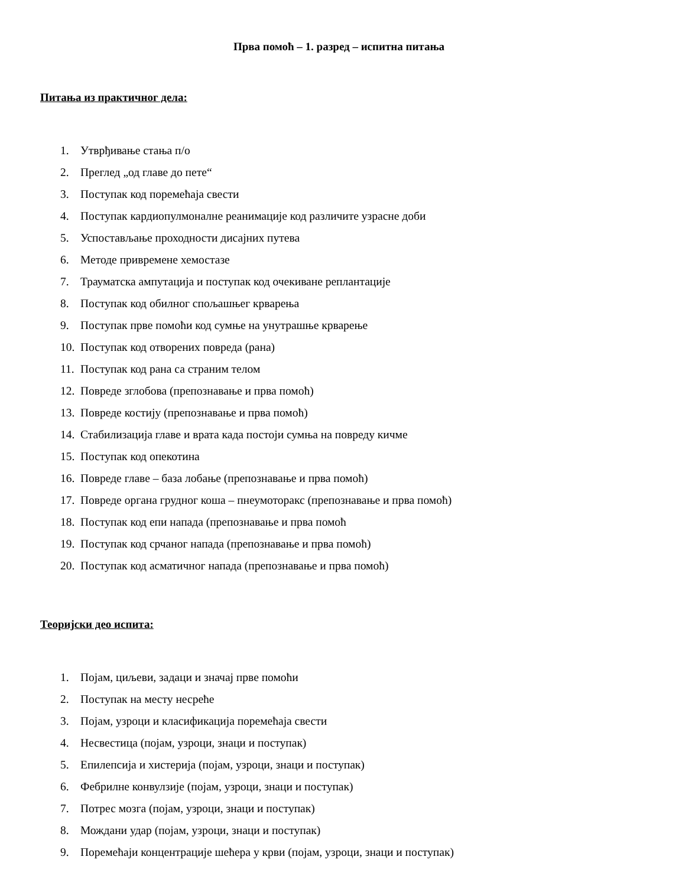Прва помоћ – 1. разред – испитна питања
Питања из практичног дела:
1. Утврђивање стања п/о
2. Преглед „од главе до пете“
3. Поступак код поремећаја свести
4. Поступак кардиопулмоналне реанимације код различите узрасне доби
5. Успостављање проходности дисајних путева
6. Методе привремене хемостазе
7. Трауматска ампутација и поступак код очекиване реплантације
8. Поступак код обилног спољашњег крварења
9. Поступак прве помоћи код сумње на унутрашње крварење
10. Поступак код отворених повреда (рана)
11. Поступак код рана са страним телом
12. Повреде зглобова (препознавање и прва помоћ)
13. Повреде костију (препознавање и прва помоћ)
14. Стабилизација главе и врата када постоји сумња на повреду кичме
15. Поступак код опекотина
16. Повреде главе – база лобање (препознавање и прва помоћ)
17. Повреде органа грудног коша – пнеумоторакс (препознавање и прва помоћ)
18. Поступак код епи напада (препознавање и прва помоћ
19. Поступак код срчаног напада (препознавање и прва помоћ)
20. Поступак код асматичног напада (препознавање и прва помоћ)
Теоријски део испита:
1. Појам, циљеви, задаци и значај прве помоћи
2. Поступак на месту несреће
3. Појам, узроци и класификација поремећаја свести
4. Несвестица (појам, узроци, знаци и поступак)
5. Епилепсија и хистерија (појам, узроци, знаци и поступак)
6. Фебрилне конвулзије (појам, узроци, знаци и поступак)
7. Потрес мозга (појам, узроци, знаци и поступак)
8. Мождани удар (појам, узроци, знаци и поступак)
9. Поремећаји концентрације шећера у крви (појам, узроци, знаци и поступак)